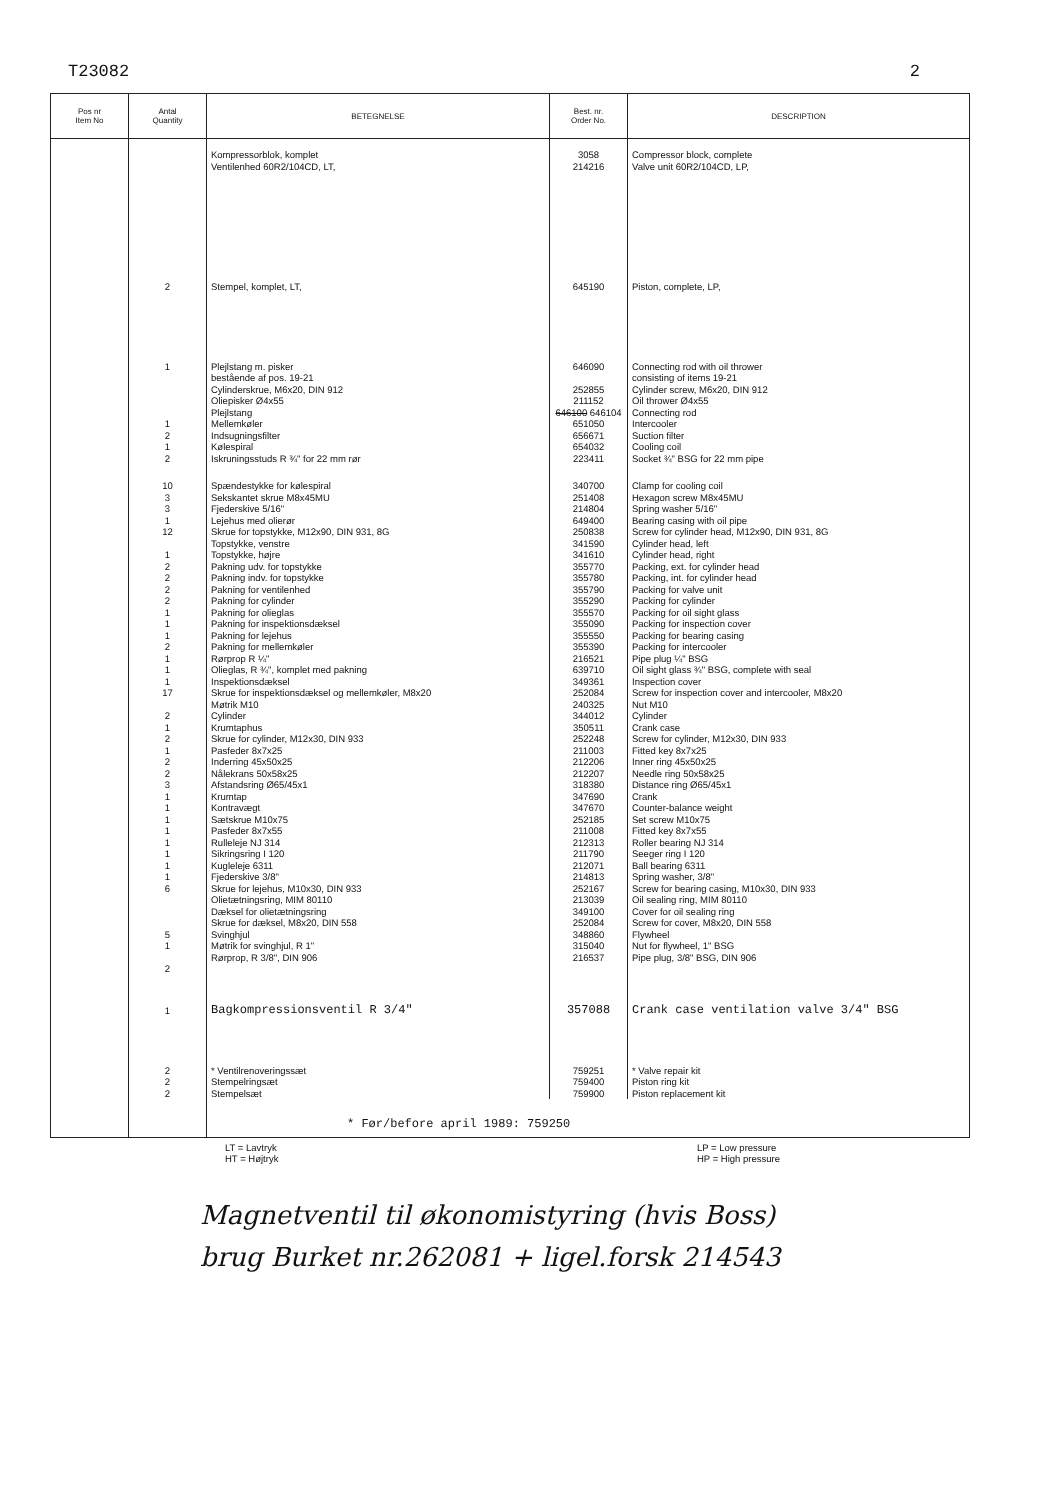T23082 2
| Pos nr Item No | Antal Quantity | BETEGNELSE | Best. nr. Order No. | DESCRIPTION |
| --- | --- | --- | --- | --- |
| | | Kompressorblok, komplet | 3058 | Compressor block, complete |
| | | Ventilenhed 60R2/104CD, LT, | 214216 | Valve unit 60R2/104CD, LP, |
| | 2 | Stempel, komplet, LT, | 645190 | Piston, complete, LP, |
| | 1 | Plejlstang m. pisker bestående af pos. 19-21 Cylinderskrue, M6x20, DIN 912 Oliepisker Ø4x55 Plejlstang | 646090 252855 211152 646100 646104 | Connecting rod with oil thrower consisting of items 19-21 Cylinder screw, M6x20, DIN 912 Oil thrower Ø4x55 Connecting rod |
| | 1 2 1 2 | Mellemkøler Indsugningsfilter Kølespiral Iskruningsstuds R ¾" for 22 mm rør | 651050 656671 654032 223411 | Intercooler Suction filter Cooling coil Socket ¾" BSG for 22 mm pipe |
| | 10 3 3 1 12 1 2 2 2 2 1 1 1 2 1 1 1 17 2 1 2 1 2 2 3 1 1 1 1 1 1 1 1 6 5 1 2 | Spændestykke for kølespiral Sekskantet skrue M8x45MU Fjederskive 5/16" Lejehus med olierør Skrue for topstykke, M12x90, DIN 931, 8G Topstykke, venstre Topstykke, højre Pakning udv. for topstykke Pakning indv. for topstykke Pakning for ventilenhed Pakning for cylinder Pakning for olieglas Pakning for inspektionsdæksel Pakning for lejehus Pakning for mellemkøler Rørprop R ¼" Olieglas, R ¾", komplet med pakning Inspektionsdæksel Skrue for inspektionsdæksel og mellemkøler, M8x20 Møtrik M10 Cylinder Krumtaphus Skrue for cylinder, M12x30, DIN 933 Pasfeder 8x7x25 Inderring 45x50x25 Nålekrans 50x58x25 Afstandsring Ø65/45x1 Krumtap Kontravægt Sætskrue M10x75 Pasfeder 8x7x55 Rulleleje NJ 314 Sikringsring I 120 Kugleleje 6311 Fjederskive 3/8" Skrue for lejehus, M10x30, DIN 933 Olietætningsring, MIM 80110 Dæksel for olietætningsring Skrue for dæksel, M8x20, DIN 558 Svinghjul Møtrik for svinghjul, R 1" Rørprop, R 3/8", DIN 906 | 340700 251408 214804 649400 250838 341590 341610 355770 355780 355790 355290 355570 355090 355550 355390 216521 639710 349361 252084 240325 344012 350511 252248 211003 212206 212207 318380 347690 347670 252185 211008 212313 211790 212071 214813 252167 213039 349100 252084 348860 315040 216537 | Clamp for cooling coil Hexagon screw M8x45MU Spring washer 5/16" Bearing casing with oil pipe Screw for cylinder head, M12x90, DIN 931, 8G Cylinder head, left Cylinder head, right Packing, ext. for cylinder head Packing, int. for cylinder head Packing for valve unit Packing for cylinder Packing for oil sight glass Packing for inspection cover Packing for bearing casing Packing for intercooler Pipe plug ¼" BSG Oil sight glass ¾" BSG, complete with seal Inspection cover Screw for inspection cover and intercooler, M8x20 Nut M10 Cylinder Crank case Screw for cylinder, M12x30, DIN 933 Fitted key 8x7x25 Inner ring 45x50x25 Needle ring 50x58x25 Distance ring Ø65/45x1 Crank Counter-balance weight Set screw M10x75 Fitted key 8x7x55 Roller bearing NJ 314 Seeger ring I 120 Ball bearing 6311 Spring washer, 3/8" Screw for bearing casing, M10x30, DIN 933 Oil sealing ring, MIM 80110 Cover for oil sealing ring Screw for cover, M8x20, DIN 558 Flywheel Nut for flywheel, 1" BSG Pipe plug, 3/8" BSG, DIN 906 |
| | 1 | Bagkompressionsventil R 3/4" | 357088 | Crank case ventilation valve 3/4" BSG |
| | 2 2 2 | * Ventilrenoveringssæt Stempelringsæt Stempelsæt | 759251 759400 759900 | * Valve repair kit Piston ring kit Piston replacement kit |
| | | * Før/before april 1989: 759250 | | |
LT = Lavtryk
HT = Højtryk LP = Low pressure
HP = High pressure
Magnetventil til økonomistyring (hvis Boss)
brug Burket nr.262081 + ligel.forsk 214543